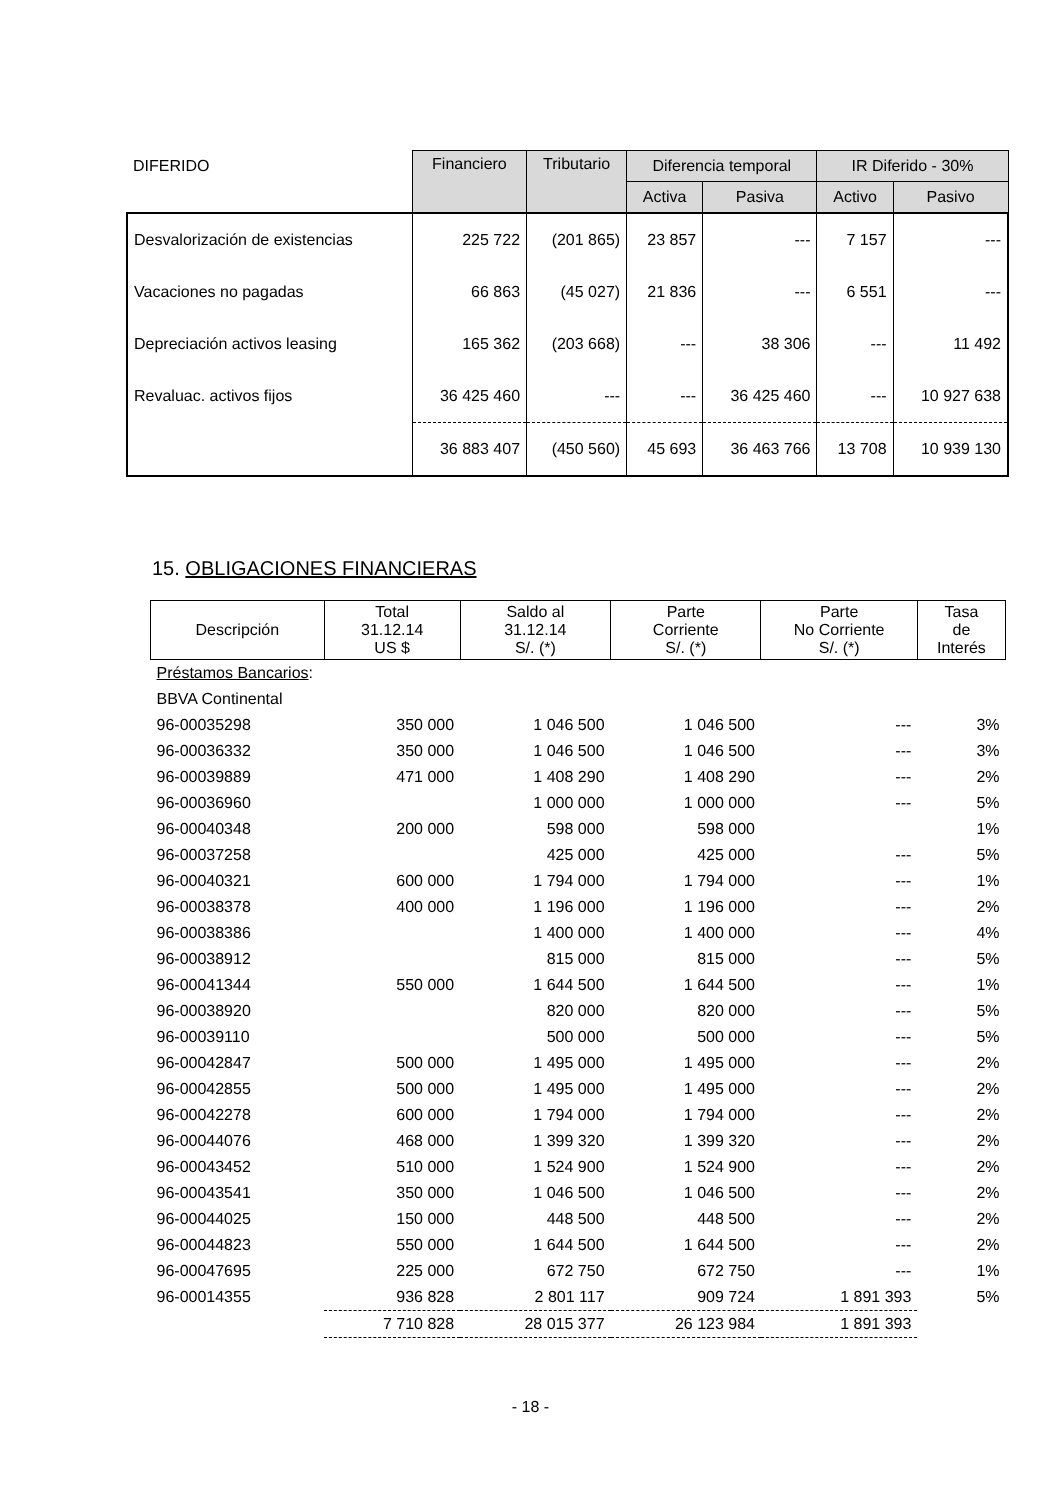| DIFERIDO | Financiero | Tributario | Diferencia temporal | | IR Diferido - 30% | |
| --- | --- | --- | --- | --- | --- | --- |
| | | | Activa | Pasiva | Activo | Pasivo |
| Desvalorización de existencias | 225 722 | (201 865) | 23 857 | --- | 7 157 | --- |
| Vacaciones no pagadas | 66 863 | (45 027) | 21 836 | --- | 6 551 | --- |
| Depreciación activos leasing | 165 362 | (203 668) | --- | 38 306 | --- | 11 492 |
| Revaluac. activos fijos | 36 425 460 | --- | --- | 36 425 460 | --- | 10 927 638 |
| | 36 883 407 | (450 560) | 45 693 | 36 463 766 | 13 708 | 10 939 130 |
15. OBLIGACIONES FINANCIERAS
| Descripción | Total 31.12.14 US $ | Saldo al 31.12.14 S/. (*) | Parte Corriente S/. (*) | Parte No Corriente S/. (*) | Tasa de Interés |
| --- | --- | --- | --- | --- | --- |
| Préstamos Bancarios : | | | | | |
| BBVA Continental | | | | | |
| 96-00035298 | 350 000 | 1 046 500 | 1 046 500 | --- | 3% |
| 96-00036332 | 350 000 | 1 046 500 | 1 046 500 | --- | 3% |
| 96-00039889 | 471 000 | 1 408 290 | 1 408 290 | --- | 2% |
| 96-00036960 | | 1 000 000 | 1 000 000 | --- | 5% |
| 96-00040348 | 200 000 | 598 000 | 598 000 | | 1% |
| 96-00037258 | | 425 000 | 425 000 | --- | 5% |
| 96-00040321 | 600 000 | 1 794 000 | 1 794 000 | --- | 1% |
| 96-00038378 | 400 000 | 1 196 000 | 1 196 000 | --- | 2% |
| 96-00038386 | | 1 400 000 | 1 400 000 | --- | 4% |
| 96-00038912 | | 815 000 | 815 000 | --- | 5% |
| 96-00041344 | 550 000 | 1 644 500 | 1 644 500 | --- | 1% |
| 96-00038920 | | 820 000 | 820 000 | --- | 5% |
| 96-00039110 | | 500 000 | 500 000 | --- | 5% |
| 96-00042847 | 500 000 | 1 495 000 | 1 495 000 | --- | 2% |
| 96-00042855 | 500 000 | 1 495 000 | 1 495 000 | --- | 2% |
| 96-00042278 | 600 000 | 1 794 000 | 1 794 000 | --- | 2% |
| 96-00044076 | 468 000 | 1 399 320 | 1 399 320 | --- | 2% |
| 96-00043452 | 510 000 | 1 524 900 | 1 524 900 | --- | 2% |
| 96-00043541 | 350 000 | 1 046 500 | 1 046 500 | --- | 2% |
| 96-00044025 | 150 000 | 448 500 | 448 500 | --- | 2% |
| 96-00044823 | 550 000 | 1 644 500 | 1 644 500 | --- | 2% |
| 96-00047695 | 225 000 | 672 750 | 672 750 | --- | 1% |
| 96-00014355 | 936 828 | 2 801 117 | 909 724 | 1 891 393 | 5% |
| | 7 710 828 | 28 015 377 | 26 123 984 | 1 891 393 | |
- 18 -